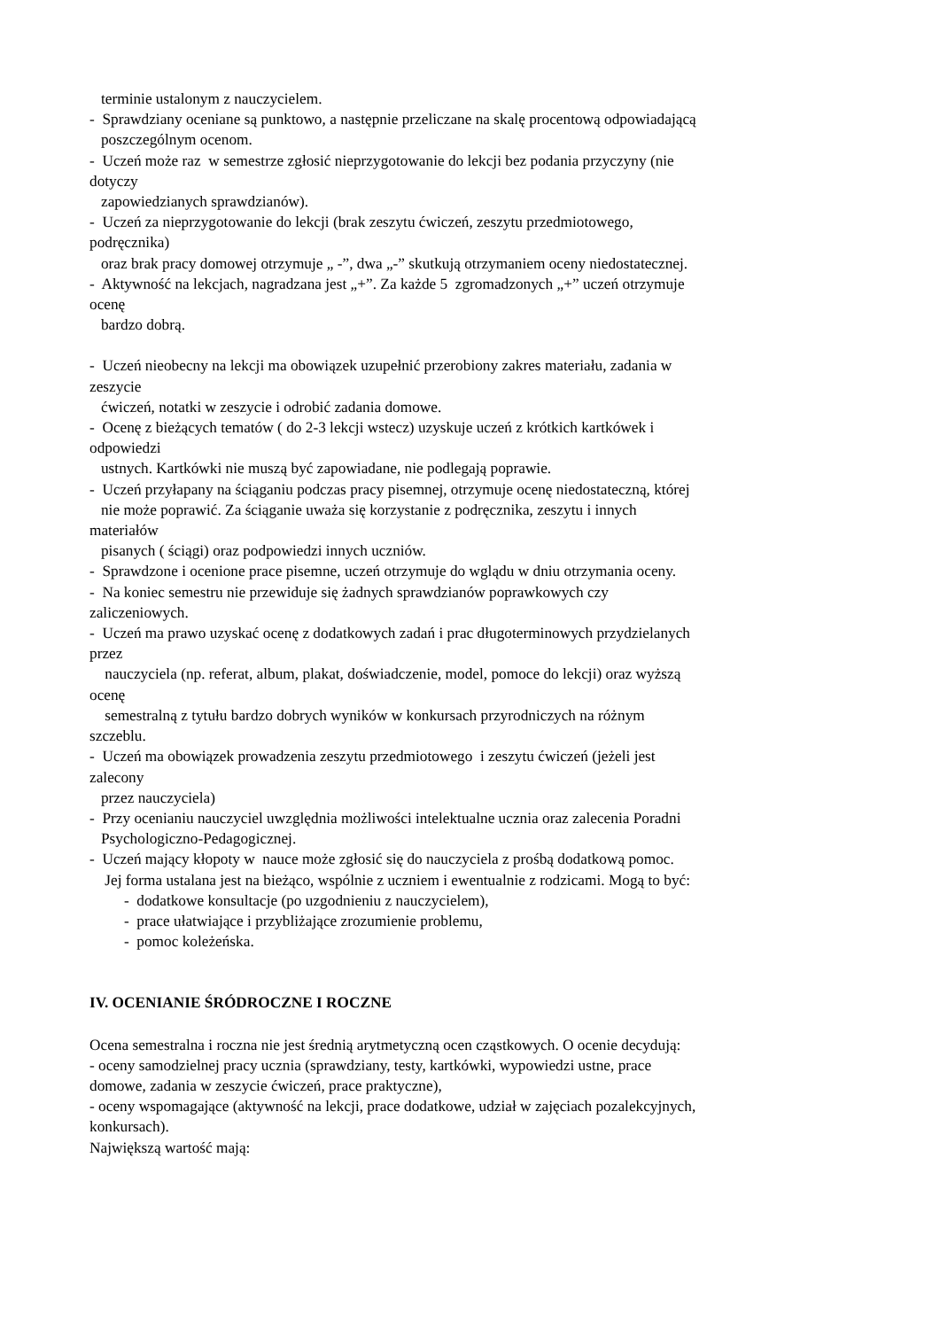terminie ustalonym z nauczycielem.
- Sprawdziany oceniane są punktowo, a następnie przeliczane na skalę procentową odpowiadającą
poszczególnym ocenom.
- Uczeń może raz w semestrze zgłosić nieprzygotowanie do lekcji bez podania przyczyny (nie
dotyczy
zapowiedzianych sprawdzianów).
- Uczeń za nieprzygotowanie do lekcji (brak zeszytu ćwiczeń, zeszytu przedmiotowego,
podręcznika)
oraz brak pracy domowej otrzymuje „ -”, dwa „-” skutkują otrzymaniem oceny niedostatecznej.
- Aktywność na lekcjach, nagradzana jest „+”. Za każde 5 zgromadzonych „+” uczeń otrzymuje
ocenę
bardzo dobrą.
- Uczeń nieobecny na lekcji ma obowiązek uzupełnić przerobiony zakres materiału, zadania w
zeszycie
ćwiczeń, notatki w zeszycie i odrobić zadania domowe.
- Ocenę z bieżących tematów ( do 2-3 lekcji wstecz) uzyskuje uczeń z krótkich kartkówek i
odpowiedzi
ustnych. Kartkówki nie muszą być zapowiadane, nie podlegają poprawie.
- Uczeń przyłapany na ściąganiu podczas pracy pisemnej, otrzymuje ocenę niedostateczną, której
nie może poprawić. Za ściąganie uważa się korzystanie z podręcznika, zeszytu i innych
materiałów
pisanych ( ściągi) oraz podpowiedzi innych uczniów.
- Sprawdzone i ocenione prace pisemne, uczeń otrzymuje do wglądu w dniu otrzymania oceny.
- Na koniec semestru nie przewiduje się żadnych sprawdzianów poprawkowych czy
zaliczeniowych.
- Uczeń ma prawo uzyskać ocenę z dodatkowych zadań i prac długoterminowych przydzielanych
przez
nauczyciela (np. referat, album, plakat, doświadczenie, model, pomoce do lekcji) oraz wyższą
ocenę
semestralną z tytułu bardzo dobrych wyników w konkursach przyrodniczych na różnym
szczeblu.
- Uczeń ma obowiązek prowadzenia zeszytu przedmiotowego i zeszytu ćwiczeń (jeżeli jest
zalecony
przez nauczyciela)
- Przy ocenianiu nauczyciel uwzględnia możliwości intelektualne ucznia oraz zalecenia Poradni
Psychologiczno-Pedagogicznej.
- Uczeń mający kłopoty w nauce może zgłosić się do nauczyciela z prośbą dodatkową pomoc.
Jej forma ustalana jest na bieżąco, wspólnie z uczniem i ewentualnie z rodzicami. Mogą to być:
- dodatkowe konsultacje (po uzgodnieniu z nauczycielem),
- prace ułatwiające i przybliżające zrozumienie problemu,
- pomoc koleżeńska.
IV. OCENIANIE ŚRÓDROCZNE I ROCZNE
Ocena semestralna i roczna nie jest średnią arytmetyczną ocen cząstkowych. O ocenie decydują:
- oceny samodzielnej pracy ucznia (sprawdziany, testy, kartkówki, wypowiedzi ustne, prace
domowe, zadania w zeszycie ćwiczeń, prace praktyczne),
- oceny wspomagające (aktywność na lekcji, prace dodatkowe, udział w zajęciach pozalekcyjnych,
konkursach).
Największą wartość mają: